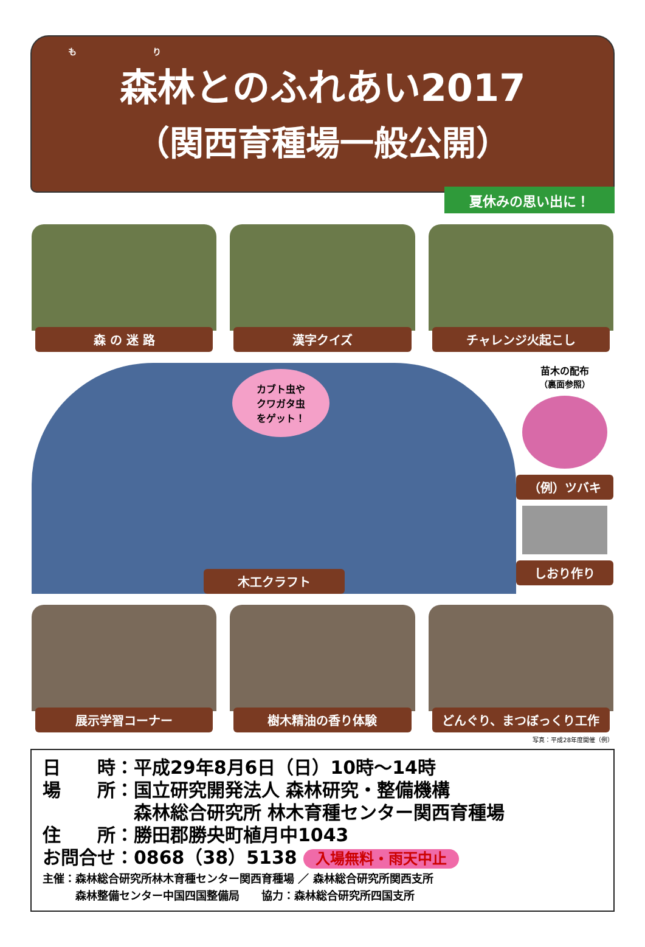も り
森林とのふれあい2017
（関西育種場一般公開）
夏休みの思い出に！
森 の 迷 路 漢字クイズ チャレンジ火起こし
カブト虫や
クワガタ虫
をゲット！
木工クラフト
苗木の配布
（裏面参照）
（例）ツバキ
しおり作り
展示学習コーナー 樹木精油の香り体験 どんぐり、まつぼっくり工作
写真：平成28年度開催（例）
日　　時：平成29年8月6日（日）10時～14時
場　　所：国立研究開発法人 森林研究・整備機構
　　　　　森林総合研究所 林木育種センター関西育種場
住　　所：勝田郡勝央町植月中1043
お問合せ：0868（38）5138 入場無料・雨天中止
主催：森林総合研究所林木育種センター関西育種場 ／ 森林総合研究所関西支所
　　　森林整備センター中国四国整備局　　協力：森林総合研究所四国支所